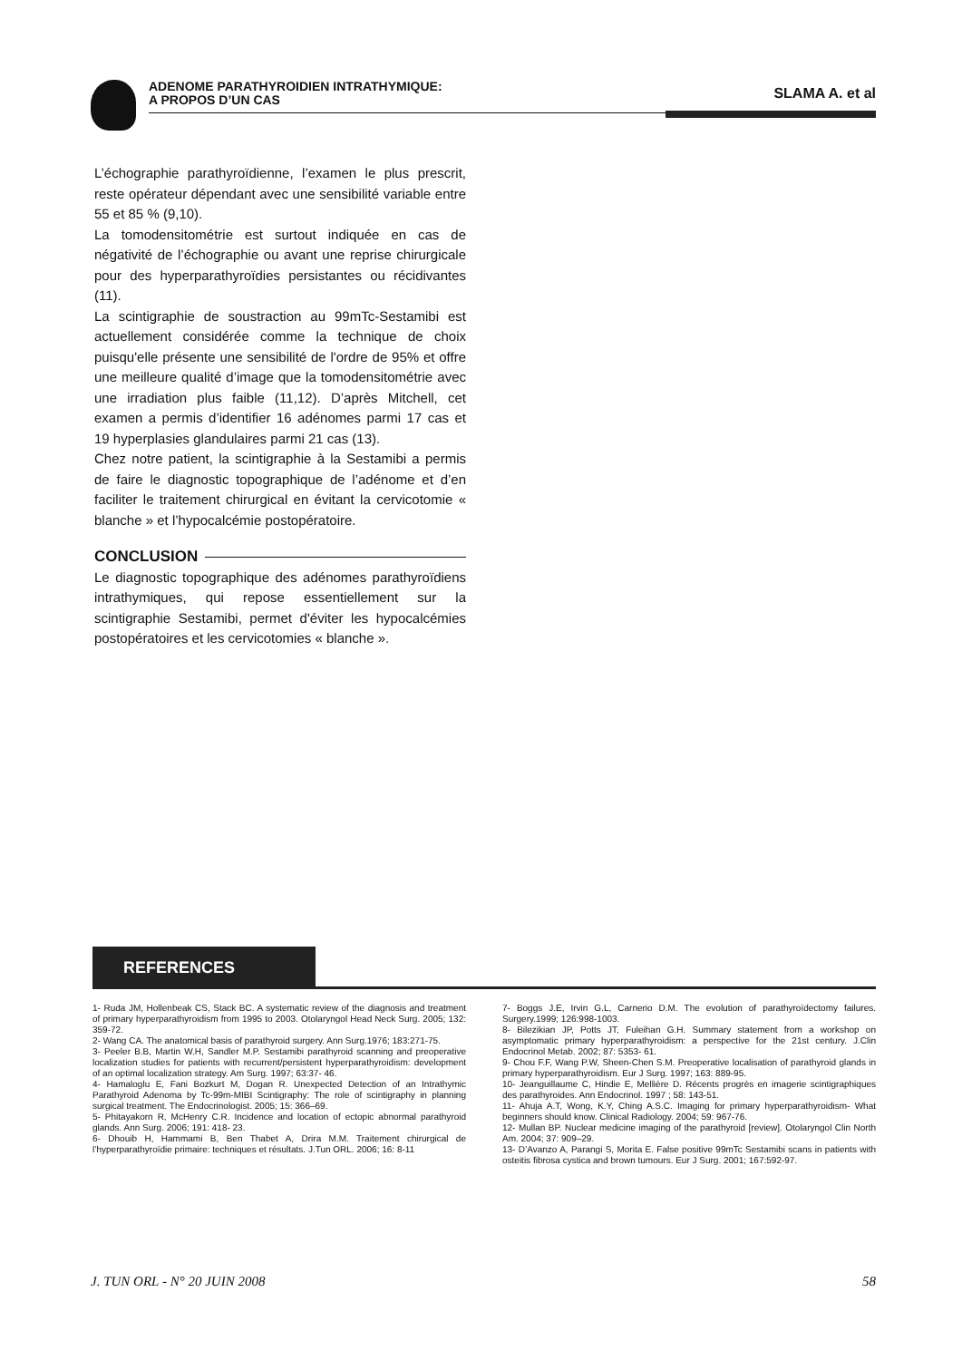ADENOME PARATHYROIDIEN INTRATHYMIQUE:
A PROPOS D’UN CAS
SLAMA A. et al
L’échographie parathyroïdienne, l’examen le plus prescrit, reste opérateur dépendant avec une sensibilité variable entre 55 et 85 % (9,10).
La tomodensitométrie est surtout indiquée en cas de négativité de l’échographie ou avant une reprise chirurgicale pour des hyperparathyroïdies persistantes ou récidivantes (11).
La scintigraphie de soustraction au 99mTc-Sestamibi est actuellement considérée comme la technique de choix puisqu'elle présente une sensibilité de l'ordre de 95% et offre une meilleure qualité d’image que la tomodensitométrie avec une irradiation plus faible (11,12). D’après Mitchell, cet examen a permis d’identifier 16 adénomes parmi 17 cas et 19 hyperplasies glandulaires parmi 21 cas (13).
Chez notre patient, la scintigraphie à la Sestamibi a permis de faire le diagnostic topographique de l’adénome et d’en faciliter le traitement chirurgical en évitant la cervicotomie « blanche » et l’hypocalcémie postopératoire.
CONCLUSION
Le diagnostic topographique des adénomes parathyroïdiens intrathymiques, qui repose essentiellement sur la scintigraphie Sestamibi, permet d'éviter les hypocalcémies postopératoires et les cervicotomies « blanche ».
REFERENCES
1- Ruda JM, Hollenbeak CS, Stack BC. A systematic review of the diagnosis and treatment of primary hyperparathyroidism from 1995 to 2003. Otolaryngol Head Neck Surg. 2005; 132: 359-72.
2- Wang CA. The anatomical basis of parathyroid surgery. Ann Surg.1976; 183:271-75.
3- Peeler B.B, Martin W.H, Sandler M.P. Sestamibi parathyroid scanning and preoperative localization studies for patients with recurrent/persistent hyperparathyroidism: development of an optimal localization strategy. Am Surg. 1997; 63:37- 46.
4- Hamaloglu E, Fani Bozkurt M, Dogan R. Unexpected Detection of an Intrathymic Parathyroid Adenoma by Tc-99m-MIBI Scintigraphy: The role of scintigraphy in planning surgical treatment. The Endocrinologist. 2005; 15: 366–69.
5- Phitayakorn R, McHenry C.R. Incidence and location of ectopic abnormal parathyroid glands. Ann Surg. 2006; 191: 418- 23.
6- Dhouib H, Hammami B, Ben Thabet A, Drira M.M. Traitement chirurgical de l’hyperparathyroïdie primaire: techniques et résultats. J.Tun ORL. 2006; 16: 8-11
7- Boggs J.E, Irvin G.L, Carnerio D.M. The evolution of parathyroïdectomy failures. Surgery.1999; 126:998-1003.
8- Bilezikian JP, Potts JT, Fuleihan G.H. Summary statement from a workshop on asymptomatic primary hyperparathyroidism: a perspective for the 21st century. J.Clin Endocrinol Metab. 2002; 87: 5353- 61.
9- Chou F.F, Wang P.W, Sheen-Chen S.M. Preoperative localisation of parathyroid glands in primary hyperparathyroidism. Eur J Surg. 1997; 163: 889-95.
10- Jeanguillaume C, Hindie E, Mellière D. Récents progrès en imagerie scintigraphiques des parathyroides. Ann Endocrinol. 1997 ; 58: 143-51.
11- Ahuja A.T, Wong, K.Y, Ching A.S.C. Imaging for primary hyperparathyroidism- What beginners should know. Clinical Radiology. 2004; 59: 967-76.
12- Mullan BP. Nuclear medicine imaging of the parathyroid [review]. Otolaryngol Clin North Am. 2004; 37: 909–29.
13- D’Avanzo A, Parangi S, Morita E. False positive 99mTc Sestamibi scans in patients with osteitis fibrosa cystica and brown tumours. Eur J Surg. 2001; 167:592-97.
J. TUN ORL - N° 20 JUIN 2008 58